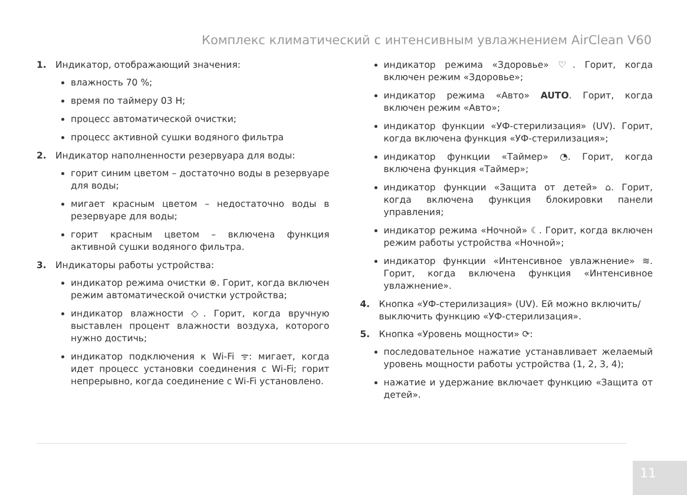Комплекс климатический с интенсивным увлажнением AirClean V60
1. Индикатор, отображающий значения:
влажность 70 %;
время по таймеру 03 H;
процесс автоматической очистки;
процесс активной сушки водяного фильтра
2. Индикатор наполненности резервуара для воды:
горит синим цветом – достаточно воды в резервуаре для воды;
мигает красным цветом – недостаточно воды в резервуаре для воды;
горит красным цветом – включена функция активной сушки водяного фильтра.
3. Индикаторы работы устройства:
индикатор режима очистки ⊗. Горит, когда включен режим автоматической очистки устройства;
индикатор влажности ◇. Горит, когда вручную выставлен процент влажности воздуха, которого нужно достичь;
индикатор подключения к Wi-Fi ᯤ: мигает, когда идет процесс установки соединения с Wi-Fi; горит непрерывно, когда соединение с Wi-Fi установлено.
индикатор режима «Здоровье» ♡. Горит, когда включен режим «Здоровье»;
индикатор режима «Авто» AUTO. Горит, когда включен режим «Авто»;
индикатор функции «УФ-стерилизация» (UV). Горит, когда включена функция «УФ-стерилизация»;
индикатор функции «Таймер» ◔. Горит, когда включена функция «Таймер»;
индикатор функции «Защита от детей» ⌂. Горит, когда включена функция блокировки панели управления;
индикатор режима «Ночной» ☾. Горит, когда включен режим работы устройства «Ночной»;
индикатор функции «Интенсивное увлажнение» ≋. Горит, когда включена функция «Интенсивное увлажнение».
4. Кнопка «УФ-стерилизация» (UV). Ей можно включить/выключить функцию «УФ-стерилизация».
5. Кнопка «Уровень мощности» ⟳:
последовательное нажатие устанавливает желаемый уровень мощности работы устройства (1, 2, 3, 4);
нажатие и удержание включает функцию «Защита от детей».
11